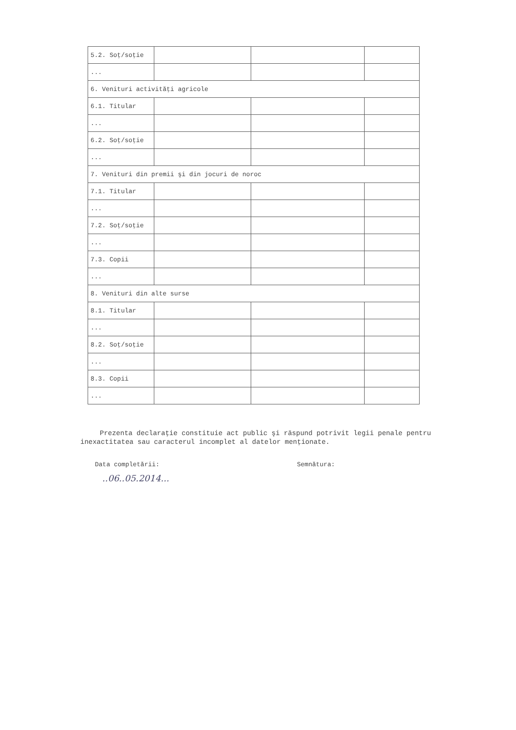| 5.2. Soţ/soţie | | | |
| ... | | | |
| 6. Venituri activităţi agricole | | | |
| 6.1. Titular | | | |
| ... | | | |
| 6.2. Soţ/soţie | | | |
| ... | | | |
| 7. Venituri din premii şi din jocuri de noroc | | | |
| 7.1. Titular | | | |
| ... | | | |
| 7.2. Soţ/soţie | | | |
| ... | | | |
| 7.3. Copii | | | |
| ... | | | |
| 8. Venituri din alte surse | | | |
| 8.1. Titular | | | |
| ... | | | |
| 8.2. Soţ/soţie | | | |
| ... | | | |
| 8.3. Copii | | | |
| ... | | | |
Prezenta declaraţie constituie act public şi răspund potrivit legii penale pentru inexactitatea sau caracterul incomplet al datelor menţionate.
Data completării:
..06..05.2014...
Semnătura: